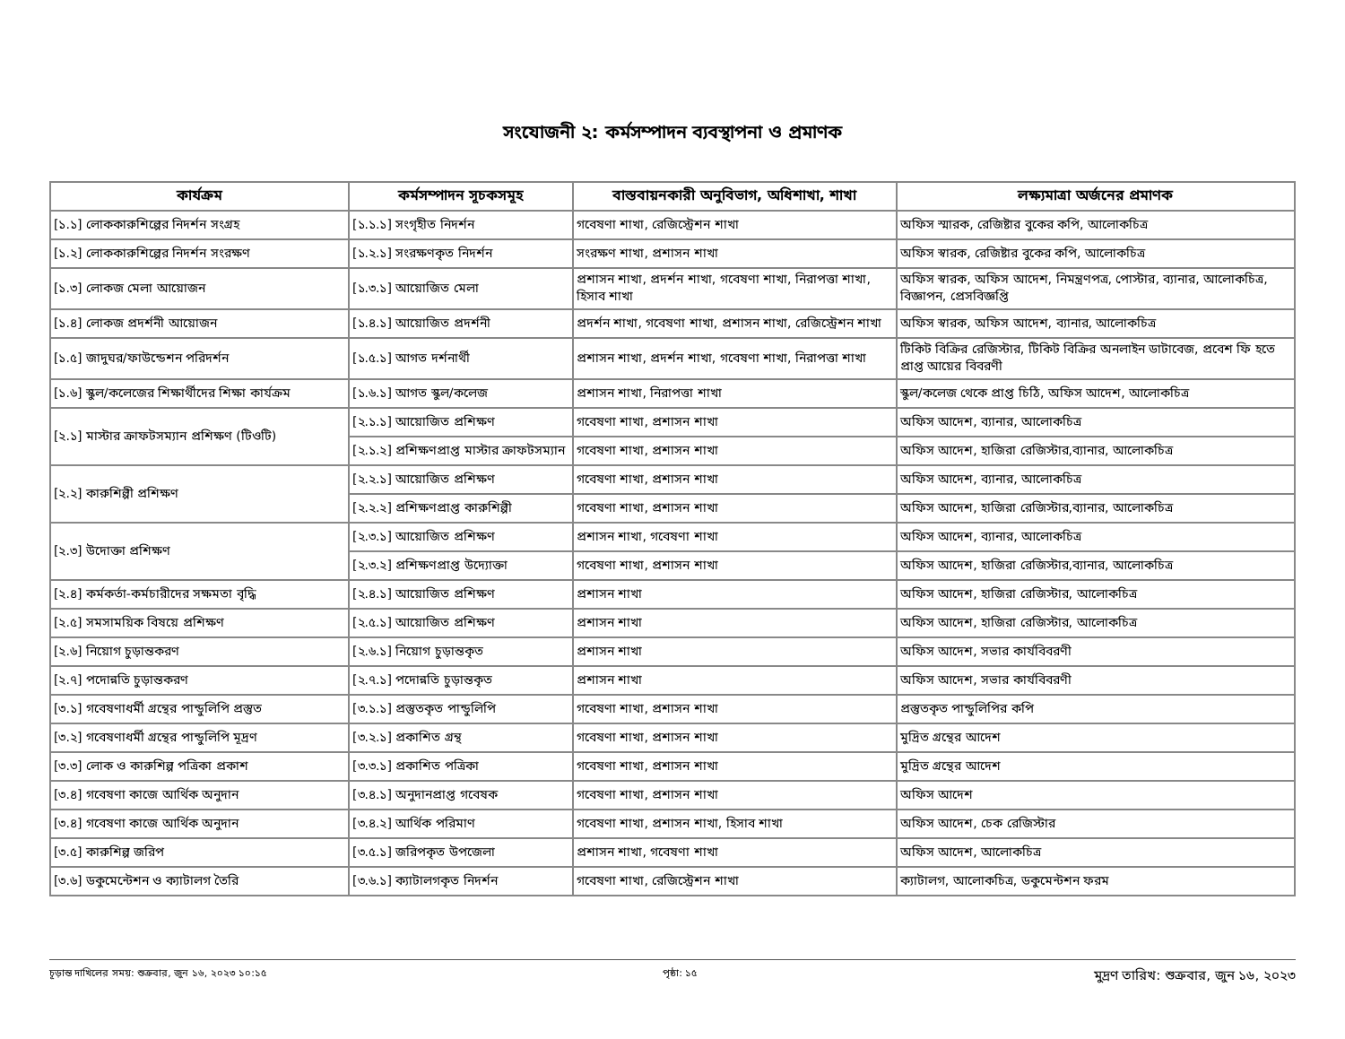সংযোজনী ২: কর্মসম্পাদন ব্যবস্থাপনা ও প্রমাণক
| কার্যক্রম | কর্মসম্পাদন সূচকসমূহ | বাস্তবায়নকারী অনুবিভাগ, অধিশাখা, শাখা | লক্ষ্যমাত্রা অর্জনের প্রমাণক |
| --- | --- | --- | --- |
| [১.১] লোককারুশিল্পের নিদর্শন সংগ্রহ | [১.১.১] সংগৃহীত নিদর্শন | গবেষণা শাখা, রেজিস্ট্রেশন শাখা | অফিস স্মারক, রেজিষ্টার বুকের কপি, আলোকচিত্র |
| [১.২] লোককারুশিল্পের নিদর্শন সংরক্ষণ | [১.২.১] সংরক্ষণকৃত নিদর্শন | সংরক্ষণ শাখা, প্রশাসন শাখা | অফিস স্বারক, রেজিষ্টার বুকের কপি, আলোকচিত্র |
| [১.৩] লোকজ মেলা আয়োজন | [১.৩.১] আয়োজিত মেলা | প্রশাসন শাখা, প্রদর্শন শাখা, গবেষণা শাখা, নিরাপত্তা শাখা, হিসাব শাখা | অফিস স্বারক, অফিস আদেশ, নিমন্ত্রণপত্র, পোস্টার, ব্যানার, আলোকচিত্র, বিজ্ঞাপন, প্রেসবিজ্ঞপ্তি |
| [১.৪] লোকজ প্রদর্শনী আয়োজন | [১.৪.১] আয়োজিত প্রদর্শনী | প্রদর্শন শাখা, গবেষণা শাখা, প্রশাসন শাখা, রেজিস্ট্রেশন শাখা | অফিস স্বারক, অফিস আদেশ, ব্যানার, আলোকচিত্র |
| [১.৫] জাদুঘর/ফাউন্ডেশন পরিদর্শন | [১.৫.১] আগত দর্শনার্থী | প্রশাসন শাখা, প্রদর্শন শাখা, গবেষণা শাখা, নিরাপত্তা শাখা | টিকিট বিক্রির রেজিস্টার, টিকিট বিক্রির অনলাইন ডাটাবেজ, প্রবেশ ফি হতে প্রাপ্ত আয়ের বিবরণী |
| [১.৬] স্কুল/কলেজের শিক্ষার্থীদের শিক্ষা কার্যক্রম | [১.৬.১] আগত স্কুল/কলেজ | প্রশাসন শাখা, নিরাপত্তা শাখা | স্কুল/কলেজ থেকে প্রাপ্ত চিঠি, অফিস আদেশ, আলোকচিত্র |
| [২.১] মাস্টার ক্রাফটসম্যান প্রশিক্ষণ (টিওটি) | [২.১.১] আয়োজিত প্রশিক্ষণ | গবেষণা শাখা, প্রশাসন শাখা | অফিস আদেশ, ব্যানার, আলোকচিত্র |
| | [২.১.২] প্রশিক্ষণপ্রাপ্ত মাস্টার ক্রাফটসম্যান | গবেষণা শাখা, প্রশাসন শাখা | অফিস আদেশ, হাজিরা রেজিস্টার,ব্যানার, আলোকচিত্র |
| [২.২] কারুশিল্পী প্রশিক্ষণ | [২.২.১] আয়োজিত প্রশিক্ষণ | গবেষণা শাখা, প্রশাসন শাখা | অফিস আদেশ, ব্যানার, আলোকচিত্র |
| | [২.২.২] প্রশিক্ষণপ্রাপ্ত কারুশিল্পী | গবেষণা শাখা, প্রশাসন শাখা | অফিস আদেশ, হাজিরা রেজিস্টার,ব্যানার, আলোকচিত্র |
| [২.৩] উদোক্তা প্রশিক্ষণ | [২.৩.১] আয়োজিত প্রশিক্ষণ | প্রশাসন শাখা, গবেষণা শাখা | অফিস আদেশ, ব্যানার, আলোকচিত্র |
| | [২.৩.২] প্রশিক্ষণপ্রাপ্ত উদ্যোক্তা | গবেষণা শাখা, প্রশাসন শাখা | অফিস আদেশ, হাজিরা রেজিস্টার,ব্যানার, আলোকচিত্র |
| [২.৪] কর্মকর্তা-কর্মচারীদের সক্ষমতা বৃদ্ধি | [২.৪.১] আয়োজিত প্রশিক্ষণ | প্রশাসন শাখা | অফিস আদেশ, হাজিরা রেজিস্টার, আলোকচিত্র |
| [২.৫] সমসাময়িক বিষয়ে প্রশিক্ষণ | [২.৫.১] আয়োজিত প্রশিক্ষণ | প্রশাসন শাখা | অফিস আদেশ, হাজিরা রেজিস্টার, আলোকচিত্র |
| [২.৬] নিয়োগ চুড়ান্তকরণ | [২.৬.১] নিয়োগ চুড়ান্তকৃত | প্রশাসন শাখা | অফিস আদেশ, সভার কার্যবিবরণী |
| [২.৭] পদোন্নতি চুড়ান্তকরণ | [২.৭.১] পদোন্নতি চুড়ান্তকৃত | প্রশাসন শাখা | অফিস আদেশ, সভার কার্যবিবরণী |
| [৩.১] গবেষণাধর্মী গ্রন্থের পান্ডুলিপি প্রস্তুত | [৩.১.১] প্রস্তুতকৃত পান্ডুলিপি | গবেষণা শাখা, প্রশাসন শাখা | প্রস্তুতকৃত পান্ডুলিপির কপি |
| [৩.২] গবেষণাধর্মী গ্রন্থের পান্ডুলিপি মূদ্রণ | [৩.২.১] প্রকাশিত গ্রন্থ | গবেষণা শাখা, প্রশাসন শাখা | মুদ্রিত গ্রন্থের আদেশ |
| [৩.৩] লোক ও কারুশিল্প পত্রিকা প্রকাশ | [৩.৩.১] প্রকাশিত পত্রিকা | গবেষণা শাখা, প্রশাসন শাখা | মুদ্রিত গ্রন্থের আদেশ |
| [৩.৪] গবেষণা কাজে আর্থিক অনুদান | [৩.৪.১] অনুদানপ্রাপ্ত গবেষক | গবেষণা শাখা, প্রশাসন শাখা | অফিস আদেশ |
| [৩.৪] গবেষণা কাজে আর্থিক অনুদান | [৩.৪.২] আর্থিক পরিমাণ | গবেষণা শাখা, প্রশাসন শাখা, হিসাব শাখা | অফিস আদেশ, চেক রেজিস্টার |
| [৩.৫] কারুশিল্প জরিপ | [৩.৫.১] জরিপকৃত উপজেলা | প্রশাসন শাখা, গবেষণা শাখা | অফিস আদেশ, আলোকচিত্র |
| [৩.৬] ডকুমেন্টেশন ও ক্যাটালগ তৈরি | [৩.৬.১] ক্যাটালগকৃত নিদর্শন | গবেষণা শাখা, রেজিস্ট্রেশন শাখা | ক্যাটালগ, আলোকচিত্র, ডকুমেন্টশন ফরম |
চূড়ান্ত দাখিলের সময়: শুক্রবার, জুন ১৬, ২০২৩ ১০:১৫ পৃষ্ঠা: ১৫ মুদ্রণ তারিখ: শুক্রবার, জুন ১৬, ২০২৩